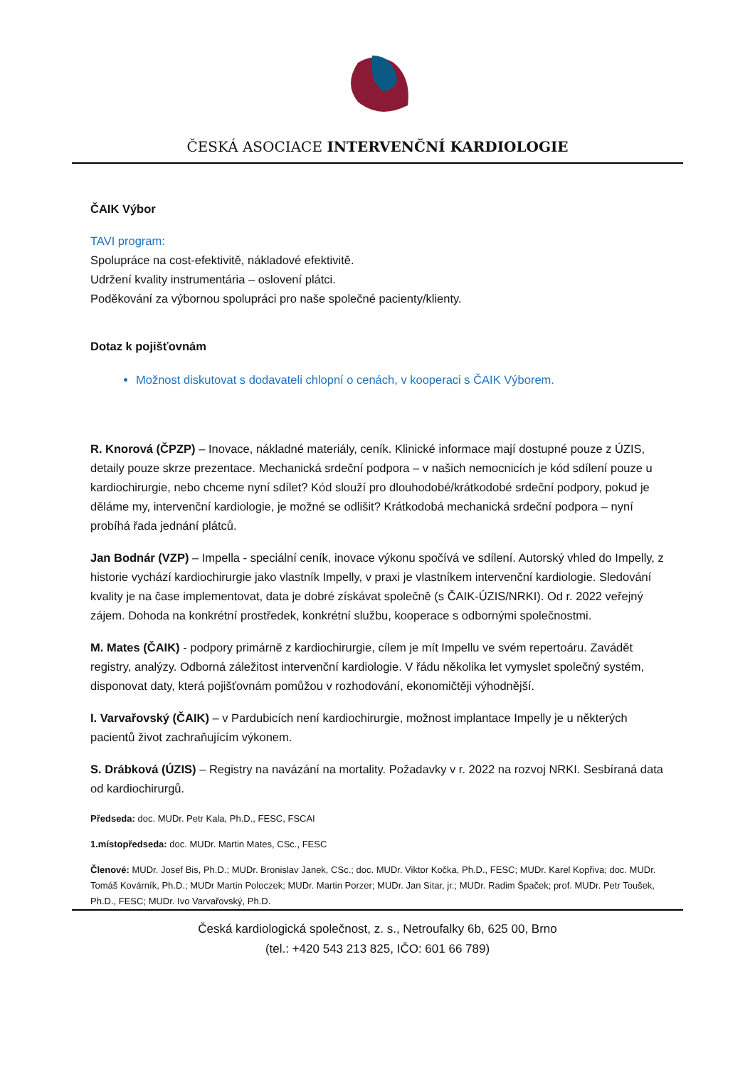ČESKÁ ASOCIACE INTERVENČNÍ KARDIOLOGIE
ČAIK Výbor
TAVI program:
Spolupráce na cost-efektivitě, nákladové efektivitě.
Udržení kvality instrumentária – oslovení plátci.
Poděkování za výbornou spolupráci pro naše společné pacienty/klienty.
Dotaz k pojišťovnám
Možnost diskutovat s dodavateli chlopní o cenách, v kooperaci s ČAIK Výborem.
R. Knorová (ČPZP) – Inovace, nákladné materiály, ceník. Klinické informace mají dostupné pouze z ÚZIS, detaily pouze skrze prezentace. Mechanická srdeční podpora – v našich nemocnicích je kód sdílení pouze u kardiochirurgie, nebo chceme nyní sdílet? Kód slouží pro dlouhodobé/krátkodobé srdeční podpory, pokud je děláme my, intervenční kardiologie, je možné se odlišit? Krátkodobá mechanická srdeční podpora – nyní probíhá řada jednání plátců.
Jan Bodnár (VZP) – Impella - speciální ceník, inovace výkonu spočívá ve sdílení. Autorský vhled do Impelly, z historie vychází kardiochirurgie jako vlastník Impelly, v praxi je vlastníkem intervenční kardiologie. Sledování kvality je na čase implementovat, data je dobré získávat společně (s ČAIK-ÚZIS/NRKI). Od r. 2022 veřejný zájem. Dohoda na konkrétní prostředek, konkrétní službu, kooperace s odbornými společnostmi.
M. Mates (ČAIK) - podpory primárně z kardiochirurgie, cílem je mít Impellu ve svém repertoáru. Zavádět registry, analýzy. Odborná záležitost intervenční kardiologie. V řádu několika let vymyslet společný systém, disponovat daty, která pojišťovnám pomůžou v rozhodování, ekonomičtěji výhodnější.
I. Varvařovský (ČAIK) – v Pardubicích není kardiochirurgie, možnost implantace Impelly je u některých pacientů život zachraňujícím výkonem.
S. Drábková (ÚZIS) – Registry na navázání na mortality. Požadavky v r. 2022 na rozvoj NRKI. Sesbíraná data od kardiochirurgů.
Předseda: doc. MUDr. Petr Kala, Ph.D., FESC, FSCAI
1.místopředseda: doc. MUDr. Martin Mates, CSc., FESC
Členové: MUDr. Josef Bis, Ph.D.; MUDr. Bronislav Janek, CSc.; doc. MUDr. Viktor Kočka, Ph.D., FESC; MUDr. Karel Kopřiva; doc. MUDr. Tomáš Kovárník, Ph.D.; MUDr Martin Poloczek; MUDr. Martin Porzer; MUDr. Jan Sitar, jr.; MUDr. Radim Špaček; prof. MUDr. Petr Toušek, Ph.D., FESC; MUDr. Ivo Varvařovský, Ph.D.
Česká kardiologická společnost, z. s., Netroufalky 6b, 625 00, Brno
(tel.: +420 543 213 825, IČO: 601 66 789)